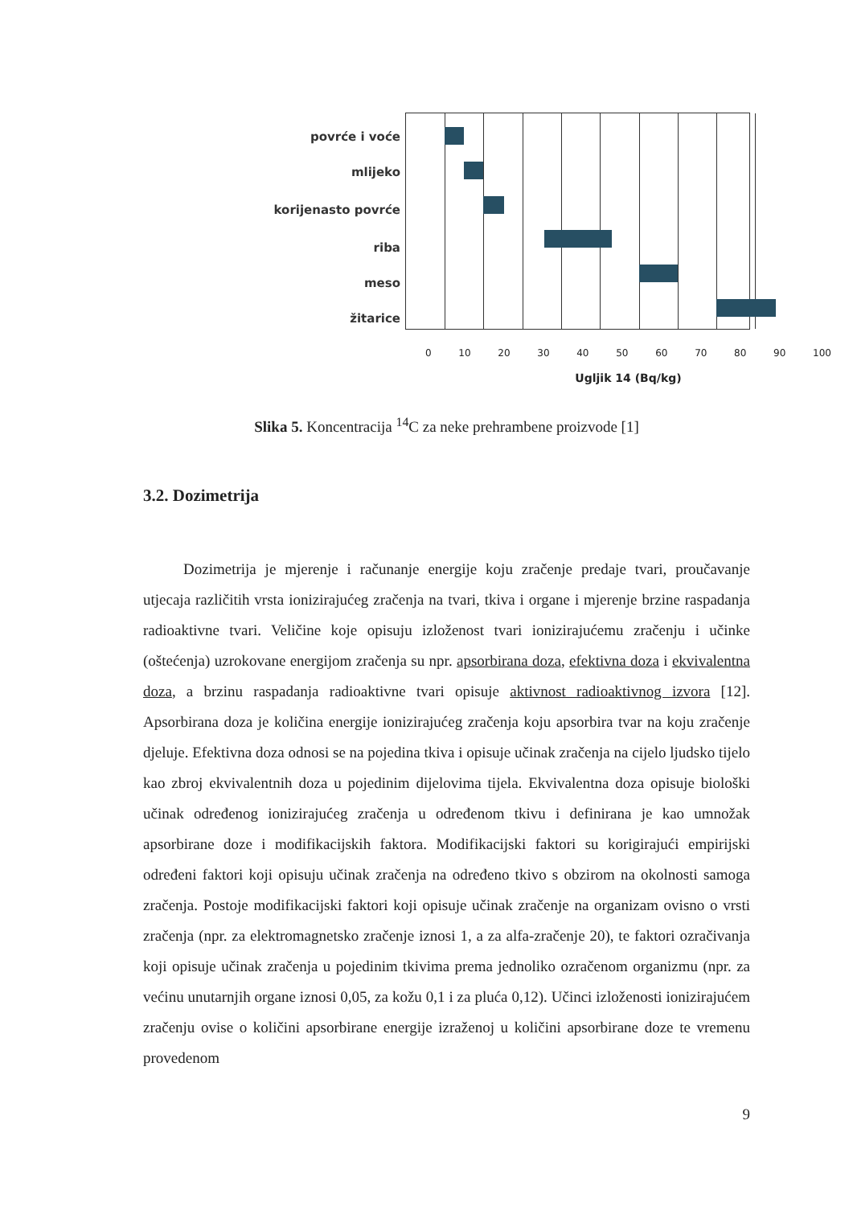povrće i voće
mlijeko
korijenasto povrće
riba
meso
žitarice
0 10 20 30 40 50 60 70 80 90 100
Ugljik 14 (Bq/kg)
Slika 5. Koncentracija <sup>14</sup>C za neke prehrambene proizvode [1]
3.2. Dozimetrija
Dozimetrija je mjerenje i računanje energije koju zračenje predaje tvari, proučavanje utjecaja različitih vrsta ionizirajućeg zračenja na tvari, tkiva i organe i mjerenje brzine raspadanja radioaktivne tvari. Veličine koje opisuju izloženost tvari ionizirajućemu zračenju i učinke (oštećenja) uzrokovane energijom zračenja su npr. apsorbirana doza, efektivna doza i ekvivalentna doza, a brzinu raspadanja radioaktivne tvari opisuje aktivnost radioaktivnog izvora [12]. Apsorbirana doza je količina energije ionizirajućeg zračenja koju apsorbira tvar na koju zračenje djeluje. Efektivna doza odnosi se na pojedina tkiva i opisuje učinak zračenja na cijelo ljudsko tijelo kao zbroj ekvivalentnih doza u pojedinim dijelovima tijela. Ekvivalentna doza opisuje biološki učinak određenog ionizirajućeg zračenja u određenom tkivu i definirana je kao umnožak apsorbirane doze i modifikacijskih faktora. Modifikacijski faktori su korigirajući empirijski određeni faktori koji opisuju učinak zračenja na određeno tkivo s obzirom na okolnosti samoga zračenja. Postoje modifikacijski faktori koji opisuje učinak zračenje na organizam ovisno o vrsti zračenja (npr. za elektromagnetsko zračenje iznosi 1, a za alfa-zračenje 20), te faktori ozračivanja koji opisuje učinak zračenja u pojedinim tkivima prema jednoliko ozračenom organizmu (npr. za većinu unutarnjih organe iznosi 0,05, za kožu 0,1 i za pluća 0,12). Učinci izloženosti ionizirajućem zračenju ovise o količini apsorbirane energije izraženoj u količini apsorbirane doze te vremenu provedenom
9